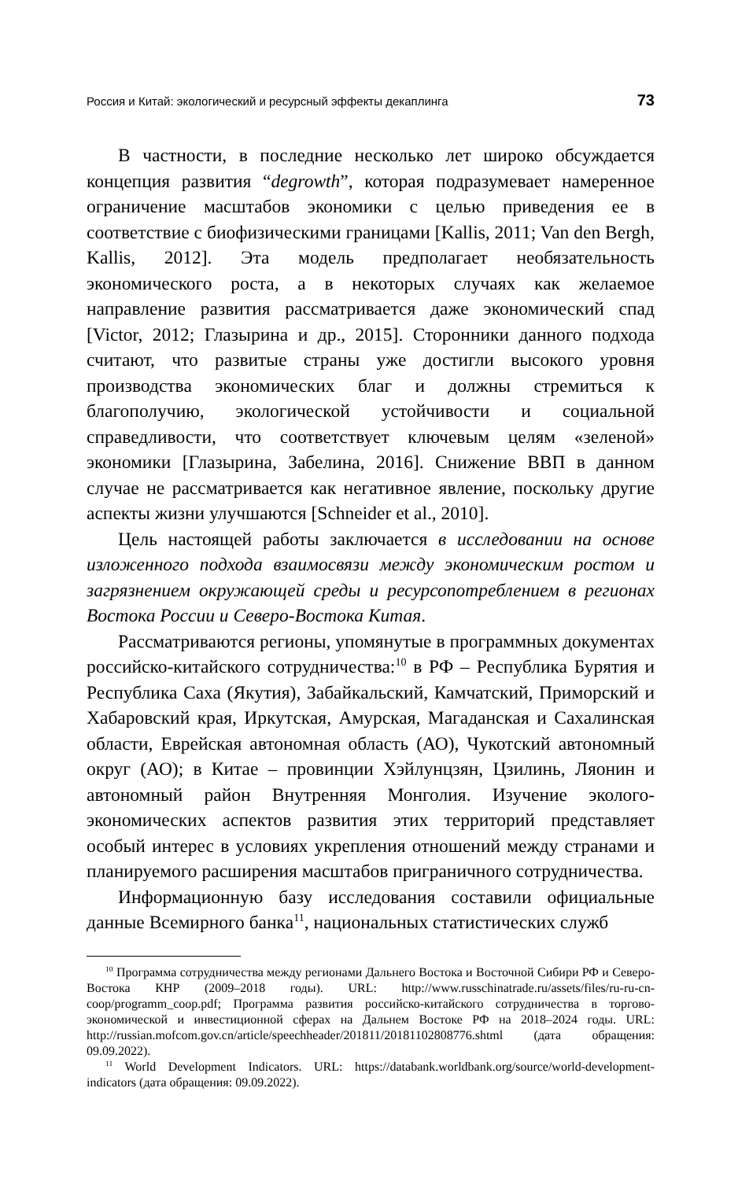Россия и Китай: экологический и ресурсный эффекты декаплинга 73
В частности, в последние несколько лет широко обсуждается концепция развития “degrowth”, которая подразумевает намеренное ограничение масштабов экономики с целью приведения ее в соответствие с биофизическими границами [Kallis, 2011; Van den Bergh, Kallis, 2012]. Эта модель предполагает необязательность экономического роста, а в некоторых случаях как желаемое направление развития рассматривается даже экономический спад [Victor, 2012; Глазырина и др., 2015]. Сторонники данного подхода считают, что развитые страны уже достигли высокого уровня производства экономических благ и должны стремиться к благополучию, экологической устойчивости и социальной справедливости, что соответствует ключевым целям «зеленой» экономики [Глазырина, Забелина, 2016]. Снижение ВВП в данном случае не рассматривается как негативное явление, поскольку другие аспекты жизни улучшаются [Schneider et al., 2010].
Цель настоящей работы заключается в исследовании на основе изложенного подхода взаимосвязи между экономическим ростом и загрязнением окружающей среды и ресурсопотреблением в регионах Востока России и Северо-Востока Китая.
Рассматриваются регионы, упомянутые в программных документах российско-китайского сотрудничества:<sup>10</sup> в РФ – Республика Бурятия и Республика Саха (Якутия), Забайкальский, Камчатский, Приморский и Хабаровский края, Иркутская, Амурская, Магаданская и Сахалинская области, Еврейская автономная область (АО), Чукотский автономный округ (АО); в Китае – провинции Хэйлунцзян, Цзилинь, Ляонин и автономный район Внутренняя Монголия. Изучение эколого-экономических аспектов развития этих территорий представляет особый интерес в условиях укрепления отношений между странами и планируемого расширения масштабов приграничного сотрудничества.
Информационную базу исследования составили официальные данные Всемирного банка<sup>11</sup>, национальных статистических служб
<sup>10</sup> Программа сотрудничества между регионами Дальнего Востока и Восточной Сибири РФ и Северо-Востока КНР (2009–2018 годы). URL: http://www.russchinatrade.ru/assets/files/ru-ru-cn-coop/programm_coop.pdf; Программа развития российско-китайского сотрудничества в торгово-экономической и инвестиционной сферах на Дальнем Востоке РФ на 2018–2024 годы. URL: http://russian.mofcom.gov.cn/article/speechheader/201811/20181102808776.shtml (дата обращения: 09.09.2022).
<sup>11</sup> World Development Indicators. URL: https://databank.worldbank.org/source/world-development-indicators (дата обращения: 09.09.2022).